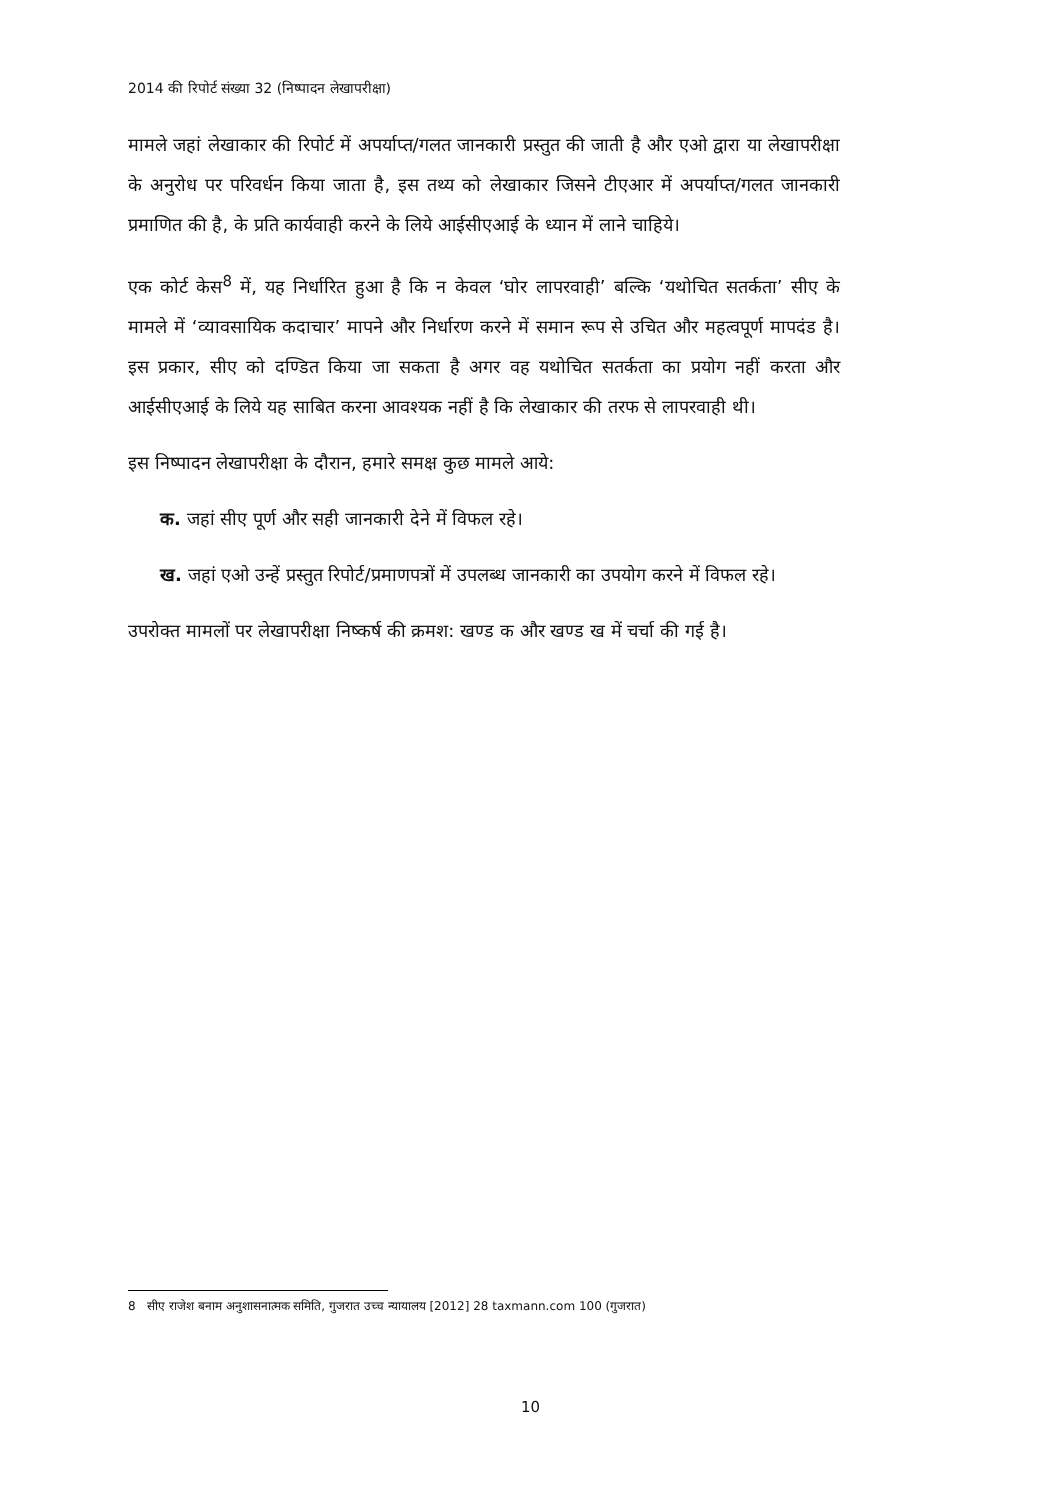2014 की रिपोर्ट संख्या 32 (निष्पादन लेखापरीक्षा)
मामले जहां लेखाकार की रिपोर्ट में अपर्याप्त/गलत जानकारी प्रस्तुत की जाती है और एओ द्वारा या लेखापरीक्षा के अनुरोध पर परिवर्धन किया जाता है, इस तथ्य को लेखाकार जिसने टीएआर में अपर्याप्त/गलत जानकारी प्रमाणित की है, के प्रति कार्यवाही करने के लिये आईसीएआई के ध्यान में लाने चाहिये।
एक कोर्ट केस<sup>8</sup> में, यह निर्धारित हुआ है कि न केवल ‘घोर लापरवाही’ बल्कि ‘यथोचित सतर्कता’ सीए के मामले में ‘व्यावसायिक कदाचार’ मापने और निर्धारण करने में समान रूप से उचित और महत्वपूर्ण मापदंड है। इस प्रकार, सीए को दण्डित किया जा सकता है अगर वह यथोचित सतर्कता का प्रयोग नहीं करता और आईसीएआई के लिये यह साबित करना आवश्यक नहीं है कि लेखाकार की तरफ से लापरवाही थी।
इस निष्पादन लेखापरीक्षा के दौरान, हमारे समक्ष कुछ मामले आये:
क. जहां सीए पूर्ण और सही जानकारी देने में विफल रहे।
ख. जहां एओ उन्हें प्रस्तुत रिपोर्ट/प्रमाणपत्रों में उपलब्ध जानकारी का उपयोग करने में विफल रहे।
उपरोक्त मामलों पर लेखापरीक्षा निष्कर्ष की क्रमश: खण्ड क और खण्ड ख में चर्चा की गई है।
8 सीए राजेश बनाम अनुशासनात्मक समिति, गुजरात उच्च न्यायालय [2012] 28 taxmann.com 100 (गुजरात)
10